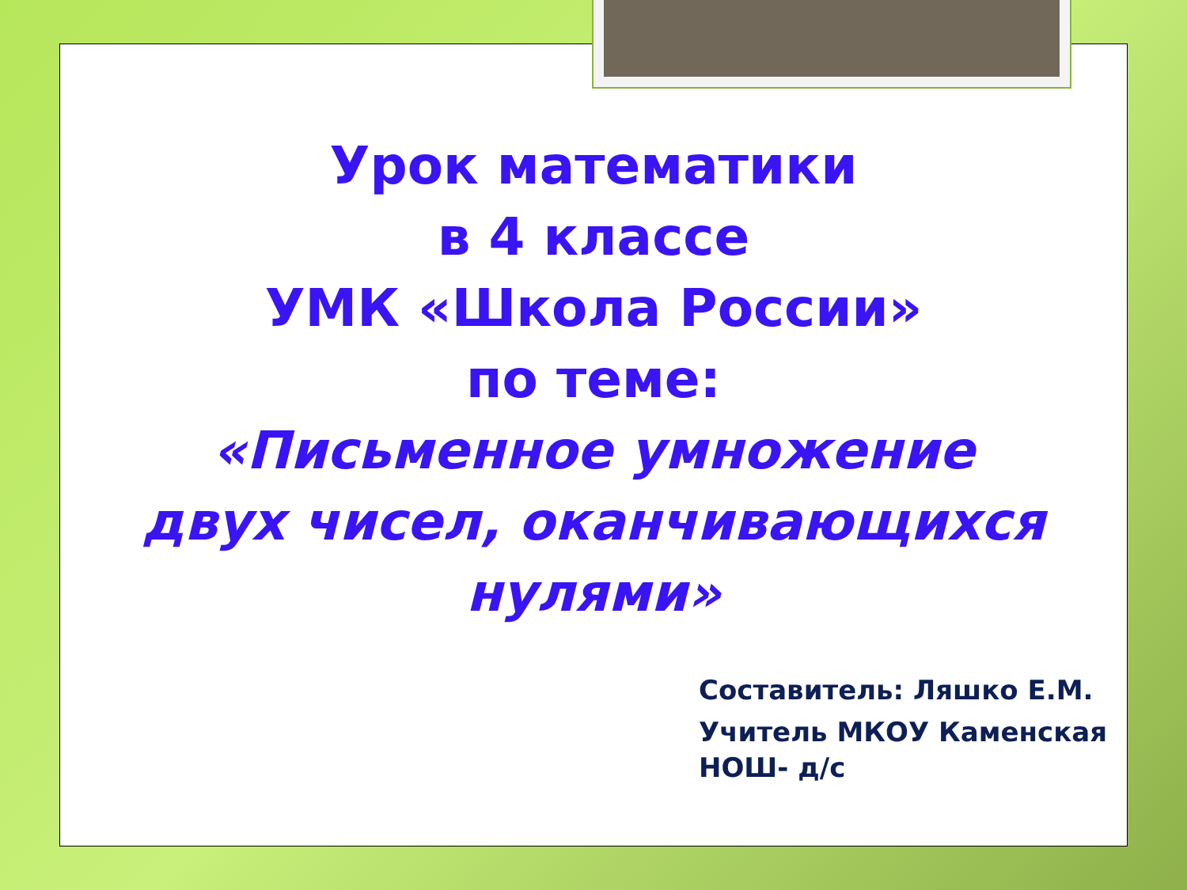Урок математики
в 4 классе
УМК «Школа России»
по теме:
«Письменное умножение
двух чисел, оканчивающихся
нулями»
Составитель: Ляшко Е.М.
Учитель МКОУ Каменская НОШ- д/с